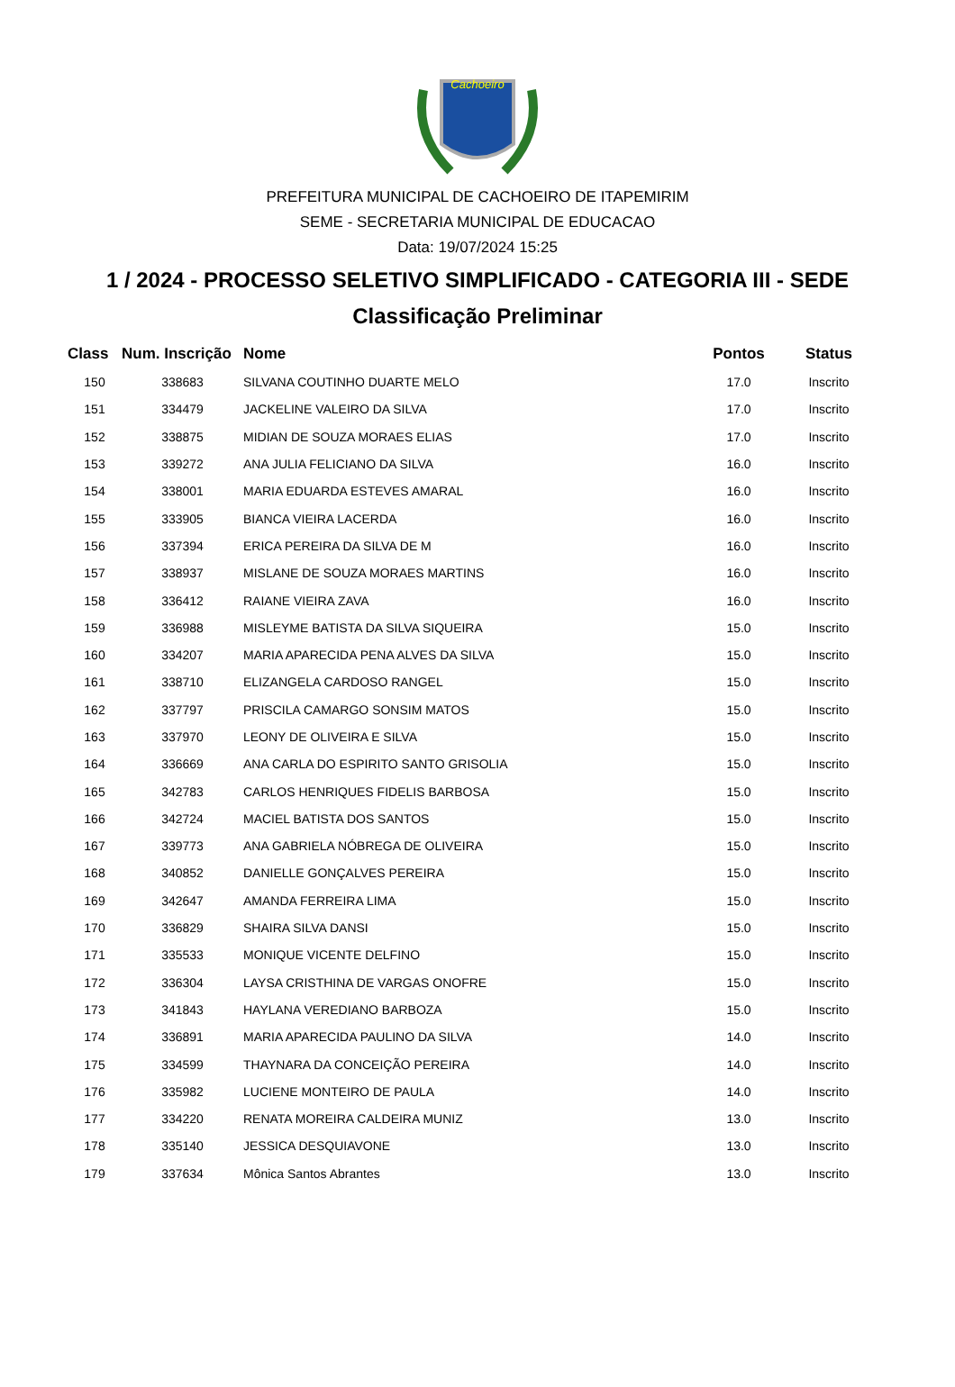Cachoeiro
PREFEITURA MUNICIPAL DE CACHOEIRO DE ITAPEMIRIM
SEME - SECRETARIA MUNICIPAL DE EDUCACAO
Data: 19/07/2024 15:25
1 / 2024 - PROCESSO SELETIVO SIMPLIFICADO - CATEGORIA III - SEDE
Classificação Preliminar
| Class | Num. Inscrição | Nome | Pontos | Status |
| --- | --- | --- | --- | --- |
| 150 | 338683 | SILVANA COUTINHO DUARTE MELO | 17.0 | Inscrito |
| 151 | 334479 | JACKELINE VALEIRO DA SILVA | 17.0 | Inscrito |
| 152 | 338875 | MIDIAN DE SOUZA MORAES ELIAS | 17.0 | Inscrito |
| 153 | 339272 | ANA JULIA FELICIANO DA SILVA | 16.0 | Inscrito |
| 154 | 338001 | MARIA EDUARDA ESTEVES AMARAL | 16.0 | Inscrito |
| 155 | 333905 | BIANCA VIEIRA LACERDA | 16.0 | Inscrito |
| 156 | 337394 | ERICA PEREIRA DA SILVA DE M | 16.0 | Inscrito |
| 157 | 338937 | MISLANE DE SOUZA MORAES MARTINS | 16.0 | Inscrito |
| 158 | 336412 | RAIANE VIEIRA ZAVA | 16.0 | Inscrito |
| 159 | 336988 | MISLEYME BATISTA DA SILVA SIQUEIRA | 15.0 | Inscrito |
| 160 | 334207 | MARIA APARECIDA PENA ALVES DA SILVA | 15.0 | Inscrito |
| 161 | 338710 | ELIZANGELA CARDOSO RANGEL | 15.0 | Inscrito |
| 162 | 337797 | PRISCILA CAMARGO SONSIM MATOS | 15.0 | Inscrito |
| 163 | 337970 | LEONY DE OLIVEIRA E SILVA | 15.0 | Inscrito |
| 164 | 336669 | ANA CARLA DO ESPIRITO SANTO GRISOLIA | 15.0 | Inscrito |
| 165 | 342783 | CARLOS HENRIQUES FIDELIS BARBOSA | 15.0 | Inscrito |
| 166 | 342724 | MACIEL BATISTA DOS SANTOS | 15.0 | Inscrito |
| 167 | 339773 | ANA GABRIELA NÓBREGA DE OLIVEIRA | 15.0 | Inscrito |
| 168 | 340852 | DANIELLE GONÇALVES PEREIRA | 15.0 | Inscrito |
| 169 | 342647 | AMANDA FERREIRA LIMA | 15.0 | Inscrito |
| 170 | 336829 | SHAIRA SILVA DANSI | 15.0 | Inscrito |
| 171 | 335533 | MONIQUE VICENTE DELFINO | 15.0 | Inscrito |
| 172 | 336304 | LAYSA CRISTHINA DE VARGAS ONOFRE | 15.0 | Inscrito |
| 173 | 341843 | HAYLANA VEREDIANO BARBOZA | 15.0 | Inscrito |
| 174 | 336891 | MARIA APARECIDA PAULINO DA SILVA | 14.0 | Inscrito |
| 175 | 334599 | THAYNARA DA CONCEIÇÃO PEREIRA | 14.0 | Inscrito |
| 176 | 335982 | LUCIENE MONTEIRO DE PAULA | 14.0 | Inscrito |
| 177 | 334220 | RENATA MOREIRA CALDEIRA MUNIZ | 13.0 | Inscrito |
| 178 | 335140 | JESSICA DESQUIAVONE | 13.0 | Inscrito |
| 179 | 337634 | Mônica Santos Abrantes | 13.0 | Inscrito |